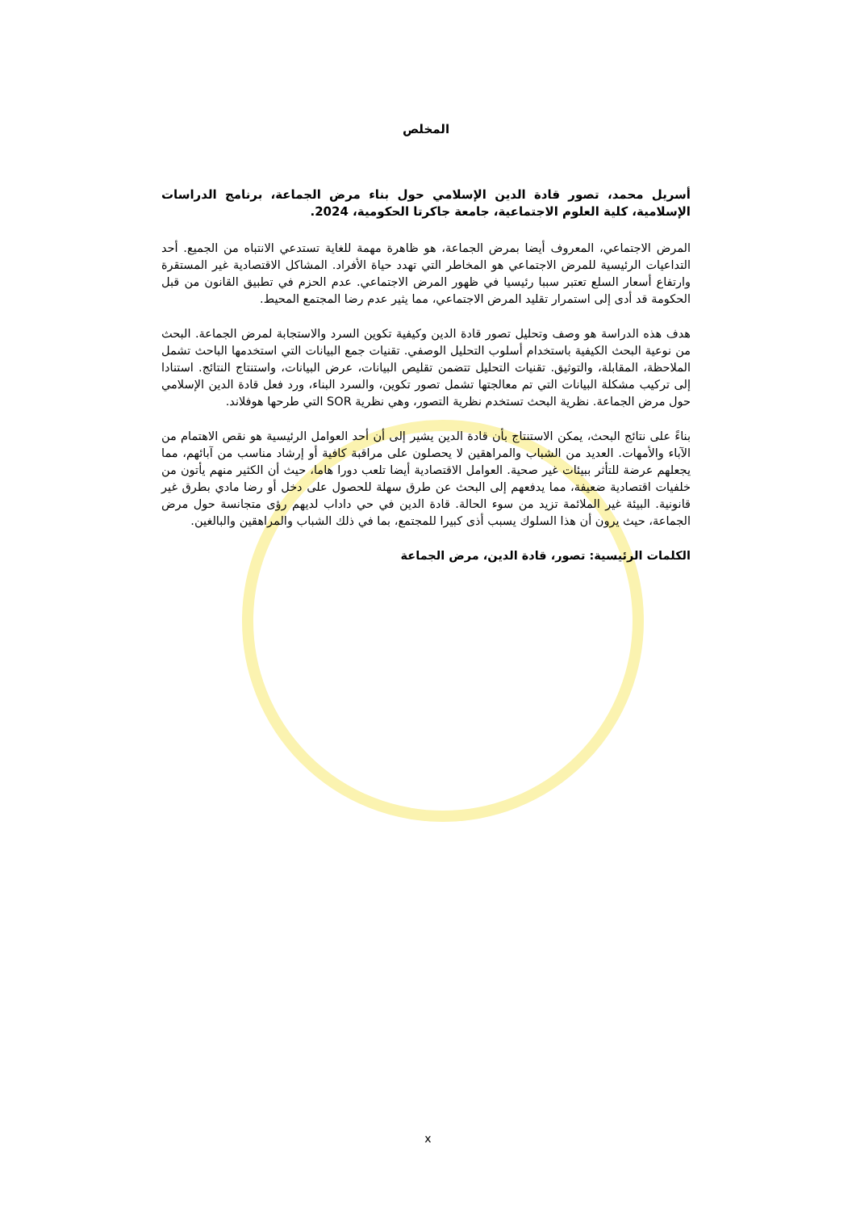المخلص
أسريل محمد، تصور قادة الدين الإسلامي حول بناء مرض الجماعة، برنامج الدراسات الإسلامية، كلية العلوم الاجتماعية، جامعة جاكرتا الحكومية، 2024.
المرض الاجتماعي، المعروف أيضا بمرض الجماعة، هو ظاهرة مهمة للغاية تستدعي الانتباه من الجميع. أحد التداعيات الرئيسية للمرض الاجتماعي هو المخاطر التي تهدد حياة الأفراد. المشاكل الاقتصادية غير المستقرة وارتفاع أسعار السلع تعتبر سببا رئيسيا في ظهور المرض الاجتماعي. عدم الحزم في تطبيق القانون من قبل الحكومة قد أدى إلى استمرار تقليد المرض الاجتماعي، مما يثير عدم رضا المجتمع المحيط.
هدف هذه الدراسة هو وصف وتحليل تصور قادة الدين وكيفية تكوين السرد والاستجابة لمرض الجماعة. البحث من نوعية البحث الكيفية باستخدام أسلوب التحليل الوصفي. تقنيات جمع البيانات التي استخدمها الباحث تشمل الملاحظة، المقابلة، والتوثيق. تقنيات التحليل تتضمن تقليص البيانات، عرض البيانات، واستنتاج النتائج. استنادا إلى تركيب مشكلة البيانات التي تم معالجتها تشمل تصور تكوين، والسرد البناء، ورد فعل قادة الدين الإسلامي حول مرض الجماعة. نظرية البحث تستخدم نظرية التصور، وهي نظرية SOR التي طرحها هوفلاند.
بناءً على نتائج البحث، يمكن الاستنتاج بأن قادة الدين يشير إلى أن أحد العوامل الرئيسية هو نقص الاهتمام من الآباء والأمهات. العديد من الشباب والمراهقين لا يحصلون على مراقبة كافية أو إرشاد مناسب من آبائهم، مما يجعلهم عرضة للتأثر ببيئات غير صحية. العوامل الاقتصادية أيضا تلعب دورا هاما، حيث أن الكثير منهم يأتون من خلفيات اقتصادية ضعيفة، مما يدفعهم إلى البحث عن طرق سهلة للحصول على دخل أو رضا مادي بطرق غير قانونية. البيئة غير الملائمة تزيد من سوء الحالة. قادة الدين في حي داداب لديهم رؤى متجانسة حول مرض الجماعة، حيث يرون أن هذا السلوك يسبب أذى كبيرا للمجتمع، بما في ذلك الشباب والمراهقين والبالغين.
الكلمات الرئيسية: تصور، قادة الدين، مرض الجماعة
x